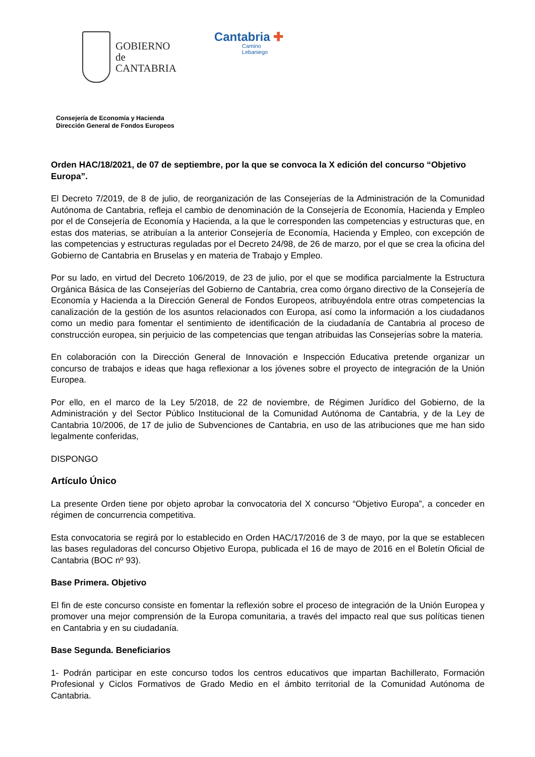GOBIERNO
de
CANTABRIA
Cantabria ✚
Camino
Lebaniego
Consejería de Economía y Hacienda
Dirección General de Fondos Europeos
Orden HAC/18/2021, de 07 de septiembre, por la que se convoca la X edición del concurso “Objetivo Europa”.
El Decreto 7/2019, de 8 de julio, de reorganización de las Consejerías de la Administración de la Comunidad Autónoma de Cantabria, refleja el cambio de denominación de la Consejería de Economía, Hacienda y Empleo por el de Consejería de Economía y Hacienda, a la que le corresponden las competencias y estructuras que, en estas dos materias, se atribuían a la anterior Consejería de Economía, Hacienda y Empleo, con excepción de las competencias y estructuras reguladas por el Decreto 24/98, de 26 de marzo, por el que se crea la oficina del Gobierno de Cantabria en Bruselas y en materia de Trabajo y Empleo.
Por su lado, en virtud del Decreto 106/2019, de 23 de julio, por el que se modifica parcialmente la Estructura Orgánica Básica de las Consejerías del Gobierno de Cantabria, crea como órgano directivo de la Consejería de Economía y Hacienda a la Dirección General de Fondos Europeos, atribuyéndola entre otras competencias la canalización de la gestión de los asuntos relacionados con Europa, así como la información a los ciudadanos como un medio para fomentar el sentimiento de identificación de la ciudadanía de Cantabria al proceso de construcción europea, sin perjuicio de las competencias que tengan atribuidas las Consejerías sobre la materia.
En colaboración con la Dirección General de Innovación e Inspección Educativa pretende organizar un concurso de trabajos e ideas que haga reflexionar a los jóvenes sobre el proyecto de integración de la Unión Europea.
Por ello, en el marco de la Ley 5/2018, de 22 de noviembre, de Régimen Jurídico del Gobierno, de la Administración y del Sector Público Institucional de la Comunidad Autónoma de Cantabria, y de la Ley de Cantabria 10/2006, de 17 de julio de Subvenciones de Cantabria, en uso de las atribuciones que me han sido legalmente conferidas,
DISPONGO
Artículo Único
La presente Orden tiene por objeto aprobar la convocatoria del X concurso “Objetivo Europa”, a conceder en régimen de concurrencia competitiva.
Esta convocatoria se regirá por lo establecido en Orden HAC/17/2016 de 3 de mayo, por la que se establecen las bases reguladoras del concurso Objetivo Europa, publicada el 16 de mayo de 2016 en el Boletín Oficial de Cantabria (BOC nº 93).
Base Primera. Objetivo
El fin de este concurso consiste en fomentar la reflexión sobre el proceso de integración de la Unión Europea y promover una mejor comprensión de la Europa comunitaria, a través del impacto real que sus políticas tienen en Cantabria y en su ciudadanía.
Base Segunda. Beneficiarios
1- Podrán participar en este concurso todos los centros educativos que impartan Bachillerato, Formación Profesional y Ciclos Formativos de Grado Medio en el ámbito territorial de la Comunidad Autónoma de Cantabria.